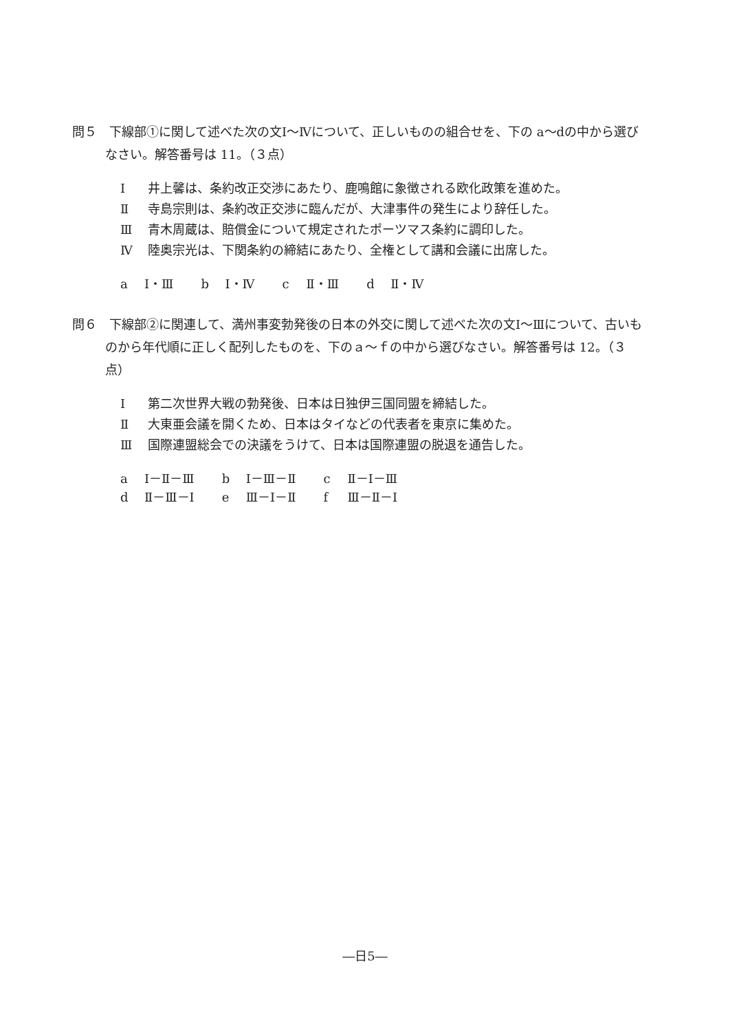問５　下線部①に関して述べた次の文Ⅰ～Ⅳについて、正しいものの組合せを、下の a～dの中から選びなさい。解答番号は 11。（３点）
Ⅰ 井上馨は、条約改正交渉にあたり、鹿鳴館に象徴される欧化政策を進めた。
Ⅱ 寺島宗則は、条約改正交渉に臨んだが、大津事件の発生により辞任した。
Ⅲ 青木周蔵は、賠償金について規定されたポーツマス条約に調印した。
Ⅳ 陸奥宗光は、下関条約の締結にあたり、全権として講和会議に出席した。
| a Ⅰ・Ⅲ | b Ⅰ・Ⅳ | c Ⅱ・Ⅲ | d Ⅱ・Ⅳ |
問６　下線部②に関連して、満州事変勃発後の日本の外交に関して述べた次の文Ⅰ～Ⅲについて、古いものから年代順に正しく配列したものを、下のａ～ｆの中から選びなさい。解答番号は 12。（３点）
Ⅰ 第二次世界大戦の勃発後、日本は日独伊三国同盟を締結した。
Ⅱ 大東亜会議を開くため、日本はタイなどの代表者を東京に集めた。
Ⅲ 国際連盟総会での決議をうけて、日本は国際連盟の脱退を通告した。
| a Ⅰ－Ⅱ－Ⅲ | b Ⅰ－Ⅲ－Ⅱ | c Ⅱ－Ⅰ－Ⅲ |
| d Ⅱ－Ⅲ－Ⅰ | e Ⅲ－Ⅰ－Ⅱ | f Ⅲ－Ⅱ－Ⅰ |
―日5―